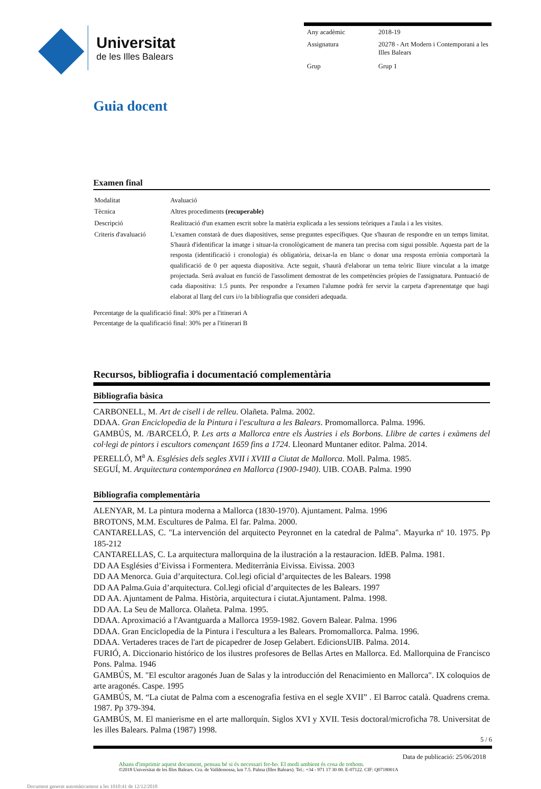Universitat
de les Illes Balears
| Any acadèmic | 2018-19 |
| Assignatura | 20278 - Art Modern i Contemporani a les Illes Balears |
| Grup | Grup 1 |
Guia docent
Examen final
| Modalitat | Avaluació |
| Tècnica | Altres procediments (recuperable) |
| Descripció | Realització d'un examen escrit sobre la matèria explicada a les sessions teòriques a l'aula i a les visites. |
| Criteris d'avaluació | L'examen constarà de dues diapositives, sense preguntes específiques. Que s'hauran de respondre en un temps limitat. S'haurà d'identificar la imatge i situar-la cronològicament de manera tan precisa com sigui possible. Aquesta part de la resposta (identificació i cronologia) és obligatòria, deixar-la en blanc o donar una resposta errònia comportarà la qualificació de 0 per aquesta diapositiva. Acte seguit, s'haurà d'elaborar un tema teòric lliure vinculat a la imatge projectada. Serà avaluat en funció de l'assoliment demostrat de les competències pròpies de l'assignatura. Puntuació de cada diapositiva: 1.5 punts. Per respondre a l'examen l'alumne podrà fer servir la carpeta d'aprenentatge que hagi elaborat al llarg del curs i/o la bibliografia que consideri adequada. |
Percentatge de la qualificació final: 30% per a l'itinerari A
Percentatge de la qualificació final: 30% per a l'itinerari B
Recursos, bibliografia i documentació complementària
Bibliografia bàsica
CARBONELL, M. Art de cisell i de relleu. Olañeta. Palma. 2002.
DDAA. Gran Enciclopedia de la Pintura i l'escultura a les Balears. Promomallorca. Palma. 1996.
GAMBÚS, M. /BARCELÓ, P. Les arts a Mallorca entre els Àustries i els Borbons. Llibre de cartes i exàmens del col·legi de pintors i escultors començant 1659 fins a 1724. Lleonard Muntaner editor. Palma. 2014.
PERELLÓ, M<sup>a</sup> A. Esglésies dels segles XVII i XVIII a Ciutat de Mallorca. Moll. Palma. 1985.
SEGUÍ, M. Arquitectura contemporánea en Mallorca (1900-1940). UIB. COAB. Palma. 1990
Bibliografia complementària
ALENYAR, M. La pintura moderna a Mallorca (1830-1970). Ajuntament. Palma. 1996
BROTONS, M.M. Escultures de Palma. El far. Palma. 2000.
CANTARELLAS, C. "La intervención del arquitecto Peyronnet en la catedral de Palma". Mayurka nº 10. 1975. Pp 185-212
CANTARELLAS, C. La arquitectura mallorquina de la ilustración a la restauracion. IdEB. Palma. 1981.
DD AA Esglésies d’Eivissa i Formentera. Mediterrània Eivissa. Eivissa. 2003
DD AA Menorca. Guia d’arquitectura. Col.legi oficial d’arquitectes de les Balears. 1998
DD AA Palma.Guia d’arquitectura. Col.legi oficial d’arquitectes de les Balears. 1997
DD AA. Ajuntament de Palma. Història, arquitectura i ciutat.Ajuntament. Palma. 1998.
DD AA. La Seu de Mallorca. Olañeta. Palma. 1995.
DDAA. Aproximació a l'Avantguarda a Mallorca 1959-1982. Govern Balear. Palma. 1996
DDAA. Gran Enciclopedia de la Pintura i l'escultura a les Balears. Promomallorca. Palma. 1996.
DDAA. Vertaderes traces de l'art de picapedrer de Josep Gelabert. EdicionsUIB. Palma. 2014.
FURIÓ, A. Diccionario histórico de los ilustres profesores de Bellas Artes en Mallorca. Ed. Mallorquina de Francisco Pons. Palma. 1946
GAMBÚS, M. "El escultor aragonés Juan de Salas y la introducción del Renacimiento en Mallorca". IX coloquios de arte aragonés. Caspe. 1995
GAMBÚS, M. “La ciutat de Palma com a escenografia festiva en el segle XVII” . El Barroc català. Quadrens crema. 1987. Pp 379-394.
GAMBÚS, M. El manierisme en el arte mallorquín. Siglos XVI y XVII. Tesis doctoral/microficha 78. Universitat de les illes Balears. Palma (1987) 1998.
5 / 6
Data de publicació: 25/06/2018
Abans d'imprimir aquest document, pensau bé si és necessari fer-ho. El medi ambient és cosa de tothom.
©2018 Universitat de les Illes Balears. Cra. de Valldemossa, km 7.5. Palma (Illes Balears). Tel.: +34 - 971 17 30 00. E-07122. CIF: Q0718001A
Document generat automàticament a les 1010:41 de 12/12/2018